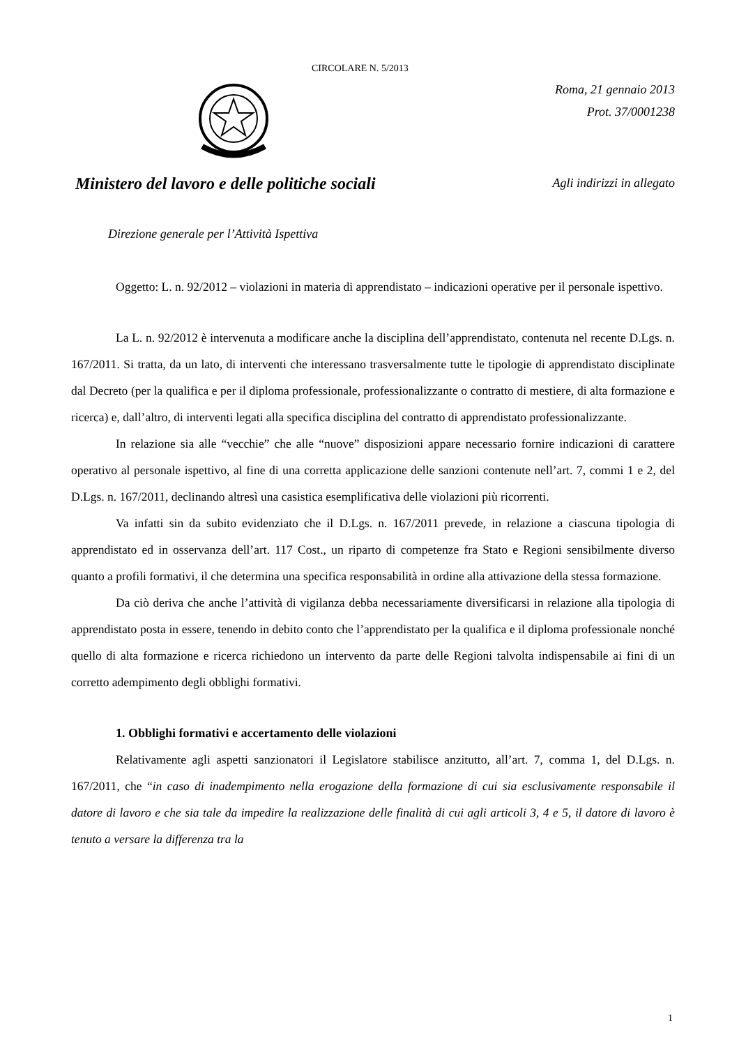CIRCOLARE N. 5/2013
Roma, 21 gennaio 2013
Prot. 37/0001238
Ministero del lavoro e delle politiche sociali
Agli indirizzi in allegato
Direzione generale per l’Attività Ispettiva
Oggetto: L. n. 92/2012 – violazioni in materia di apprendistato – indicazioni operative per il personale ispettivo.
La L. n. 92/2012 è intervenuta a modificare anche la disciplina dell’apprendistato, contenuta nel recente D.Lgs. n. 167/2011. Si tratta, da un lato, di interventi che interessano trasversalmente tutte le tipologie di apprendistato disciplinate dal Decreto (per la qualifica e per il diploma professionale, professionalizzante o contratto di mestiere, di alta formazione e ricerca) e, dall’altro, di interventi legati alla specifica disciplina del contratto di apprendistato professionalizzante.
In relazione sia alle “vecchie” che alle “nuove” disposizioni appare necessario fornire indicazioni di carattere operativo al personale ispettivo, al fine di una corretta applicazione delle sanzioni contenute nell’art. 7, commi 1 e 2, del D.Lgs. n. 167/2011, declinando altresì una casistica esemplificativa delle violazioni più ricorrenti.
Va infatti sin da subito evidenziato che il D.Lgs. n. 167/2011 prevede, in relazione a ciascuna tipologia di apprendistato ed in osservanza dell’art. 117 Cost., un riparto di competenze fra Stato e Regioni sensibilmente diverso quanto a profili formativi, il che determina una specifica responsabilità in ordine alla attivazione della stessa formazione.
Da ciò deriva che anche l’attività di vigilanza debba necessariamente diversificarsi in relazione alla tipologia di apprendistato posta in essere, tenendo in debito conto che l’apprendistato per la qualifica e il diploma professionale nonché quello di alta formazione e ricerca richiedono un intervento da parte delle Regioni talvolta indispensabile ai fini di un corretto adempimento degli obblighi formativi.
1. Obblighi formativi e accertamento delle violazioni
Relativamente agli aspetti sanzionatori il Legislatore stabilisce anzitutto, all’art. 7, comma 1, del D.Lgs. n. 167/2011, che “in caso di inadempimento nella erogazione della formazione di cui sia esclusivamente responsabile il datore di lavoro e che sia tale da impedire la realizzazione delle finalità di cui agli articoli 3, 4 e 5, il datore di lavoro è tenuto a versare la differenza tra la
1